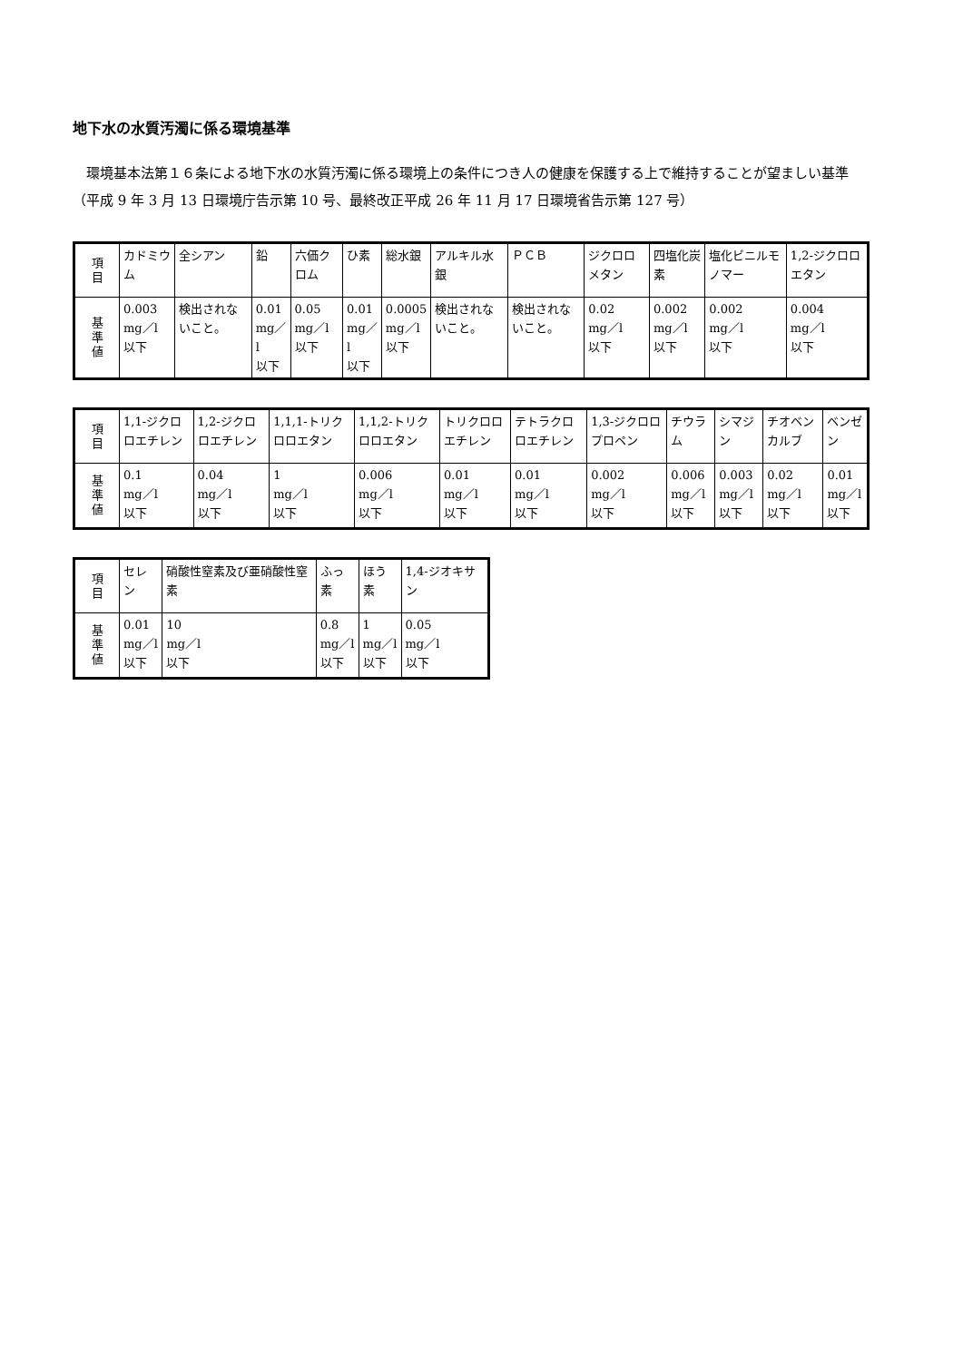地下水の水質汚濁に係る環境基準
　環境基本法第１６条による地下水の水質汚濁に係る環境上の条件につき人の健康を保護する上で維持することが望ましい基準
（平成 9 年 3 月 13 日環境庁告示第 10 号、最終改正平成 26 年 11 月 17 日環境省告示第 127 号）
| 項 目 | カドミウム | 全シアン | 鉛 | 六価クロム | ひ素 | 総水銀 | アルキル水銀 | ＰＣＢ | ジクロロメタン | 四塩化炭素 | 塩化ビニルモノマー | 1,2-ジクロロエタン |
| 基 準 値 | 0.003 mg／l 以下 | 検出されないこと。 | 0.01 mg／l 以下 | 0.05 mg／l 以下 | 0.01 mg／l 以下 | 0.0005 mg／l 以下 | 検出されないこと。 | 検出されないこと。 | 0.02 mg／l 以下 | 0.002 mg／l 以下 | 0.002 mg／l 以下 | 0.004 mg／l 以下 |
| 項 目 | 1,1-ジクロロエチレン | 1,2-ジクロロエチレン | 1,1,1-トリクロロエタン | 1,1,2-トリクロロエタン | トリクロロエチレン | テトラクロロエチレン | 1,3-ジクロロプロペン | チウラム | シマジン | チオベンカルブ | ベンゼン |
| 基 準 値 | 0.1 mg／l 以下 | 0.04 mg／l 以下 | 1 mg／l 以下 | 0.006 mg／l 以下 | 0.01 mg／l 以下 | 0.01 mg／l 以下 | 0.002 mg／l 以下 | 0.006 mg／l 以下 | 0.003 mg／l 以下 | 0.02 mg／l 以下 | 0.01 mg／l 以下 |
| 項 目 | セレン | 硝酸性窒素及び亜硝酸性窒素 | ふっ素 | ほう素 | 1,4-ジオキサン |
| 基 準 値 | 0.01 mg／l 以下 | 10 mg／l 以下 | 0.8 mg／l 以下 | 1 mg／l 以下 | 0.05 mg／l 以下 |